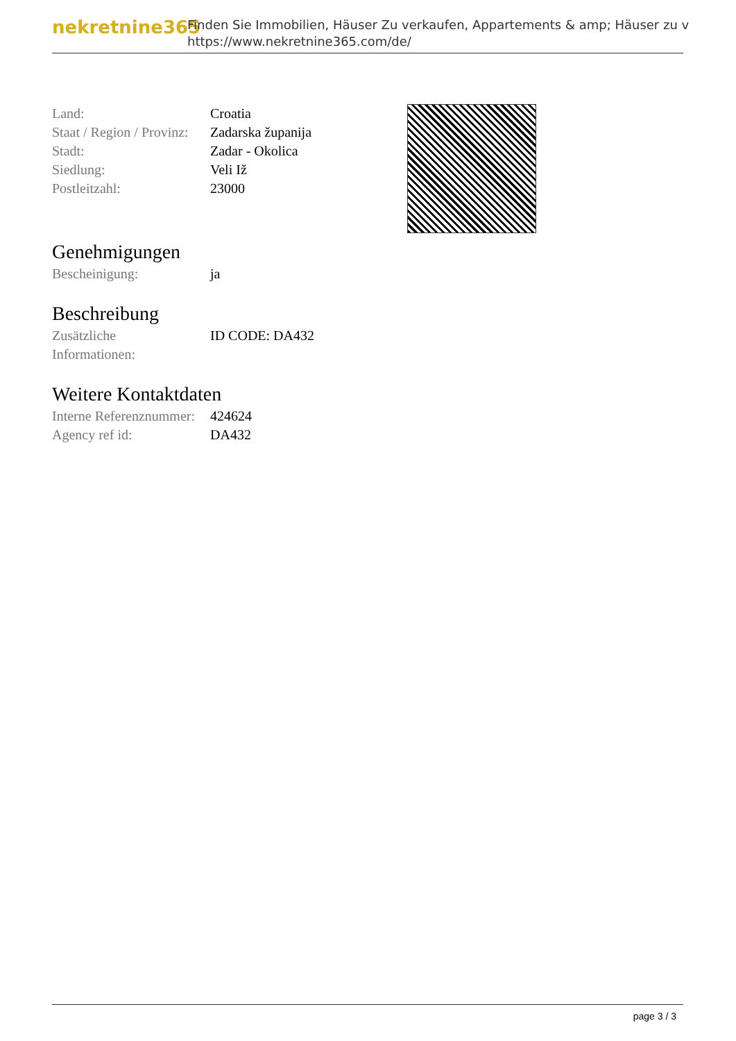nekretnine365
Finden Sie Immobilien, Häuser Zu verkaufen, Appartements & amp; Häuser zu v
https://www.nekretnine365.com/de/
| Land: | Croatia |
| Staat / Region / Provinz: | Zadarska županija |
| Stadt: | Zadar - Okolica |
| Siedlung: | Veli Iž |
| Postleitzahl: | 23000 |
Genehmigungen
| Bescheinigung: | ja |
Beschreibung
| Zusätzliche Informationen: | ID CODE: DA432 |
Weitere Kontaktdaten
| Interne Referenznummer: | 424624 |
| Agency ref id: | DA432 |
page 3 / 3